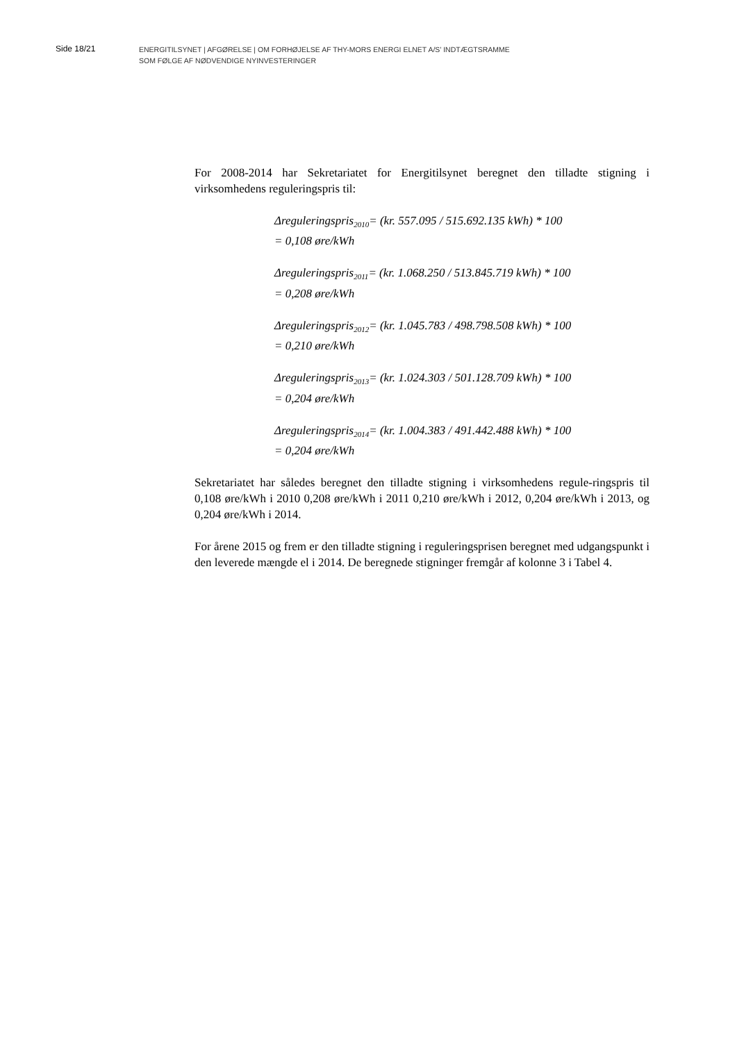Side 18/21
ENERGITILSYNET | AFGØRELSE | OM FORHØJELSE AF THY-MORS ENERGI ELNET A/S’ INDTÆGTSRAMME
SOM FØLGE AF NØDVENDIGE NYINVESTERINGER
For 2008-2014 har Sekretariatet for Energitilsynet beregnet den tilladte stigning i virksomhedens reguleringspris til:
Δreguleringspris<sub>2010</sub>= (kr. 557.095 / 515.692.135 kWh) * 100
= 0,108 øre/kWh
Δreguleringspris<sub>2011</sub>= (kr. 1.068.250 / 513.845.719 kWh) * 100
= 0,208 øre/kWh
Δreguleringspris<sub>2012</sub>= (kr. 1.045.783 / 498.798.508 kWh) * 100
= 0,210 øre/kWh
Δreguleringspris<sub>2013</sub>= (kr. 1.024.303 / 501.128.709 kWh) * 100
= 0,204 øre/kWh
Δreguleringspris<sub>2014</sub>= (kr. 1.004.383 / 491.442.488 kWh) * 100
= 0,204 øre/kWh
Sekretariatet har således beregnet den tilladte stigning i virksomhedens regule-ringspris til 0,108 øre/kWh i 2010 0,208 øre/kWh i 2011 0,210 øre/kWh i 2012, 0,204 øre/kWh i 2013, og 0,204 øre/kWh i 2014.
For årene 2015 og frem er den tilladte stigning i reguleringsprisen beregnet med udgangspunkt i den leverede mængde el i 2014. De beregnede stigninger fremgår af kolonne 3 i Tabel 4.